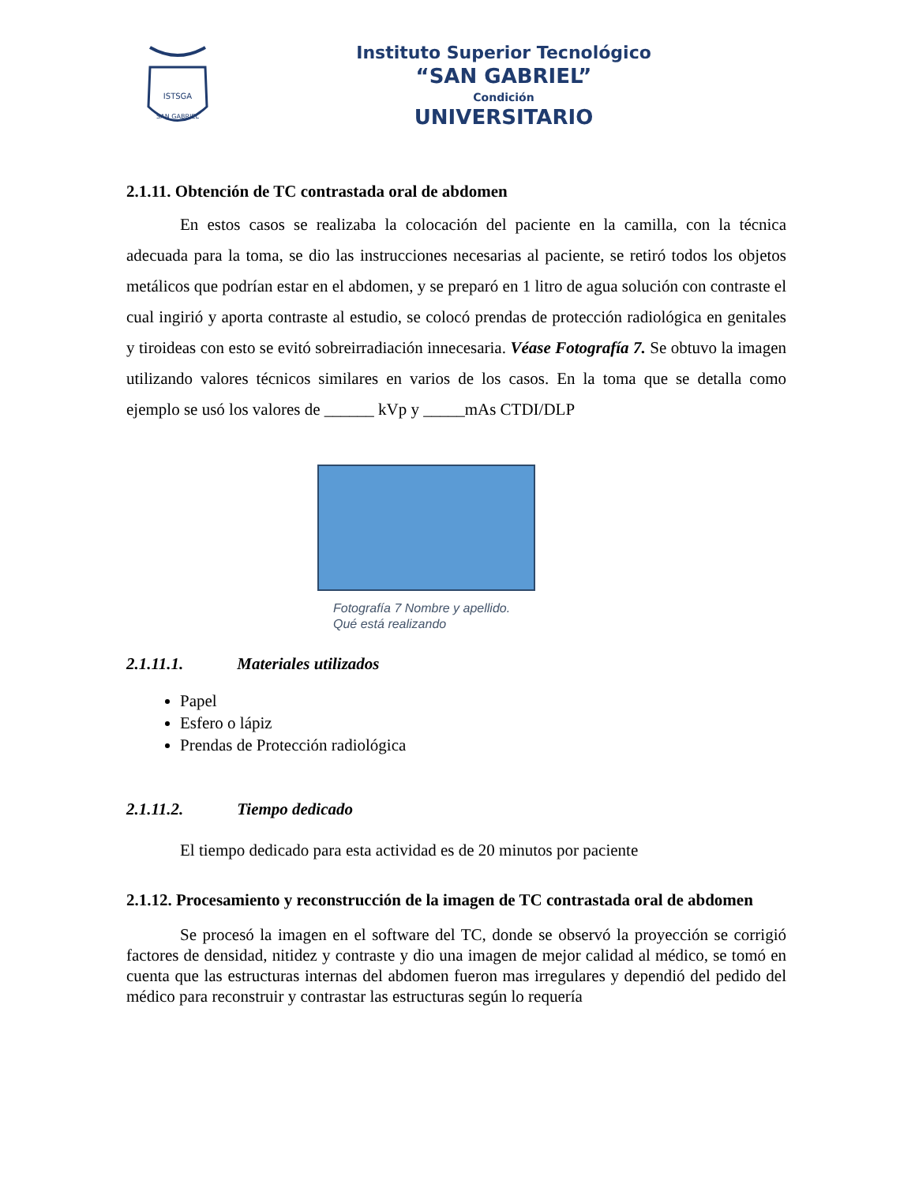ISTSGA
SAN GABRIEL
Instituto Superior Tecnológico
“SAN GABRIEL”
Condición
UNIVERSITARIO
2.1.11. Obtención de TC contrastada oral de abdomen
En estos casos se realizaba la colocación del paciente en la camilla, con la técnica adecuada para la toma, se dio las instrucciones necesarias al paciente, se retiró todos los objetos metálicos que podrían estar en el abdomen, y se preparó en 1 litro de agua solución con contraste el cual ingirió y aporta contraste al estudio, se colocó prendas de protección radiológica en genitales y tiroideas con esto se evitó sobreirradiación innecesaria. Véase Fotografía 7. Se obtuvo la imagen utilizando valores técnicos similares en varios de los casos. En la toma que se detalla como ejemplo se usó los valores de ______ kVp y _____mAs CTDI/DLP
Fotografía 7 Nombre y apellido.
Qué está realizando
2.1.11.1. Materiales utilizados
Papel
Esfero o lápiz
Prendas de Protección radiológica
2.1.11.2. Tiempo dedicado
El tiempo dedicado para esta actividad es de 20 minutos por paciente
2.1.12. Procesamiento y reconstrucción de la imagen de TC contrastada oral de abdomen
Se procesó la imagen en el software del TC, donde se observó la proyección se corrigió factores de densidad, nitidez y contraste y dio una imagen de mejor calidad al médico, se tomó en cuenta que las estructuras internas del abdomen fueron mas irregulares y dependió del pedido del médico para reconstruir y contrastar las estructuras según lo requería